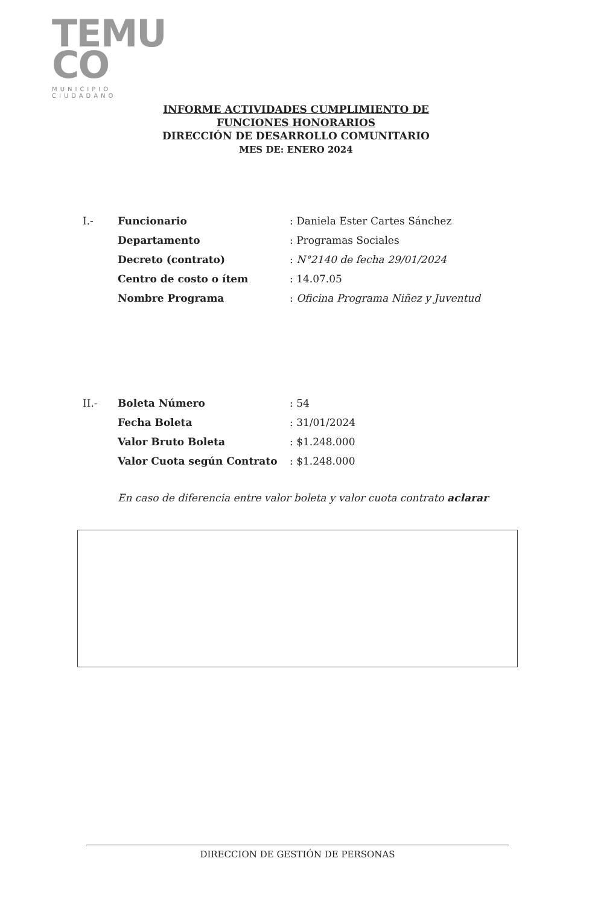TEMU
CO
MUNICIPIO CIUDADANO
INFORME ACTIVIDADES CUMPLIMIENTO DE
FUNCIONES HONORARIOS
DIRECCIÓN DE DESARROLLO COMUNITARIO
MES DE: ENERO 2024
| I.- | Funcionario | : Daniela Ester Cartes Sánchez |
| | Departamento | : Programas Sociales |
| | Decreto (contrato) | : N°2140 de fecha 29/01/2024 |
| | Centro de costo o ítem | : 14.07.05 |
| | Nombre Programa | : Oficina Programa Niñez y Juventud |
| II.- | Boleta Número | : 54 |
| | Fecha Boleta | : 31/01/2024 |
| | Valor Bruto Boleta | : $1.248.000 |
| | Valor Cuota según Contrato | : $1.248.000 |
En caso de diferencia entre valor boleta y valor cuota contrato aclarar
DIRECCION DE GESTIÓN DE PERSONAS